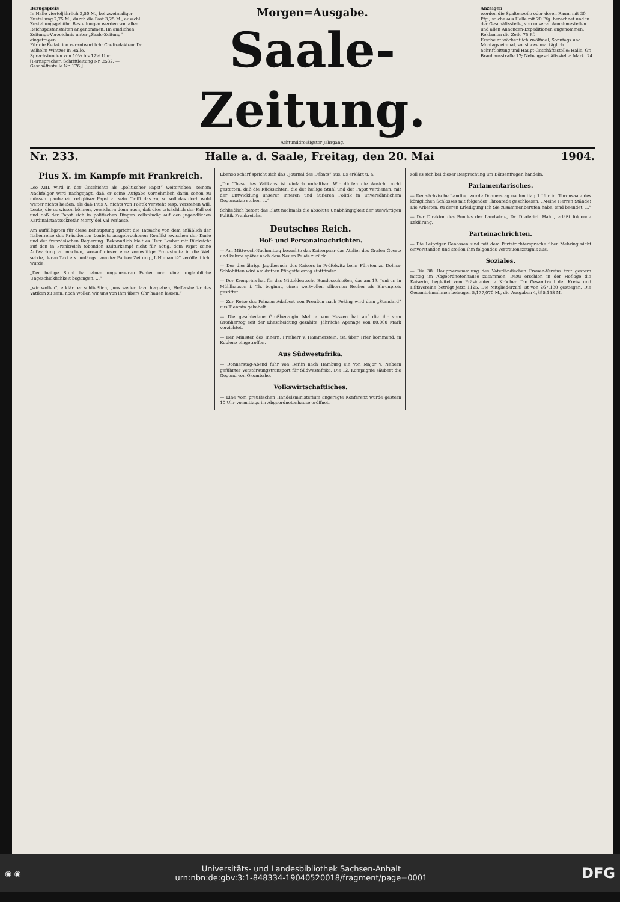Bezugspreis
In Halle vierteljährlich 2,50 M., bei zweimaliger Zustellung 2,75 M., durch die Post 3,25 M., ausschl. Zustellungsgebühr. Bestellungen werden von allen Reichspostanstalten angenommen. Im amtlichen Zeitungs-Verzeichnis unter „Saale-Zeitung“ eingetragen.
Für die Redaktion verantwortlich: Chefredakteur Dr. Wilhelm Wintzer in Halle.
Sprechstunden von 10½ bis 12½ Uhr.
[Fernsprecher: Schriftleitung Nr. 2532. — Geschäftsstelle Nr. 176.]
Morgen=Ausgabe.
Saale-Zeitung.
Achtunddreißigster Jahrgang.
Anzeigen
werden die Spaltenzeile oder deren Raum mit 30 Pfg., solche aus Halle mit 20 Pfg. berechnet und in der Geschäftsstelle, von unseren Annahmestellen und allen Annoncen-Expeditionen angenommen. Reklamen die Zeile 75 Pf.
Erscheint wöchentlich zwölfmal; Sonntags und Montags einmal, sonst zweimal täglich.
Schriftleitung und Haupt-Geschäftsstelle: Halle, Gr. Brauhausstraße 17; Nebengeschäftsstelle: Markt 24.
Nr. 233. Halle a. d. Saale, Freitag, den 20. Mai 1904.
Pius X. im Kampfe mit Frankreich.
Leo XIII. wird in der Geschichte als „politischer Papst“ weiterleben, seinem Nachfolger wird nachgejagt, daß er seine Aufgabe vornehmlich darin sehen zu müssen glaube ein religiöser Papst zu sein. Trifft das zu, so soll das doch wohl weiter nichts heißen, als daß Pius X. nichts von Politik versteht resp. verstehen will. Leute, die es wissen können, versichern denn auch, daß dies tatsächlich der Fall sei und daß der Papst sich in politischen Dingen vollständig auf den jugendlichen Kardinalstaatssekretär Merry del Val verlasse.
Am auffälligsten für diese Behauptung spricht die Tatsache von dem anläßlich der Italienreise des Präsidenten Loubets ausgebrochenen Konflikt zwischen der Kurie und der französischen Regierung. Bekanntlich hielt es Herr Loubet mit Rücksicht auf den in Frankreich tobenden Kulturkampf nicht für nötig, dem Papst seine Aufwartung zu machen, worauf dieser eine zornwütige Protestnote in die Welt setzte, deren Text erst unlängst von der Pariser Zeitung „L'Humanité“ veröffentlicht wurde.
„Der heilige Stuhl hat einen ungeheueren Fehler und eine unglaubliche Ungeschicklichkeit begangen. ...“
„wir wollen“, erklärt er schließlich, „uns weder dazu hergeben, Helfershelfer des Vatikan zu sein, noch wollen wir uns von ihm übers Ohr hauen lassen.“
Ebenso scharf spricht sich das „Journal des Débats“ aus. Es erklärt u. a.:
„Die These des Vatikans ist einfach unhaltbar. Wir dürfen die Ansicht nicht gestatten, daß die Rücksichten, die der heilige Stuhl und der Papst verdienen, mit der Entwicklung unserer inneren und äußeren Politik in unversöhnlichem Gegensatze stehen. ...“
Schließlich betont das Blatt nochmals die absolute Unabhängigkeit der auswärtigen Politik Frankreichs.
Deutsches Reich.
Hof- und Personalnachrichten.
— Am Mittwoch-Nachmittag besuchte das Kaiserpaar das Atelier des Grafen Goertz und kehrte später nach dem Neuen Palais zurück.
— Der diesjährige Jagdbesuch des Kaisers in Pröfelwitz beim Fürsten zu Dohna-Schlobitten wird am dritten Pfingstfeiertag stattfinden.
— Der Kronprinz hat für das Mitteldeutsche Bundesschießen, das am 19. Juni cr. in Mühlhausen i. Th. beginnt, einen wertvollen silbernen Becher als Ehrenpreis gestiftet.
— Zur Reise des Prinzen Adalbert von Preußen nach Peking wird dem „Standard“ aus Tientsin gekabelt.
— Die geschiedene Großherzogin Melitta von Hessen hat auf die ihr vom Großherzog seit der Ehescheidung gezahlte, jährliche Apanage von 80,000 Mark verzichtet.
— Der Minister des Innern, Freiherr v. Hammerstein, ist, über Trier kommend, in Koblenz eingetroffen.
Aus Südwestafrika.
— Donnerstag-Abend fuhr von Berlin nach Hamburg ein von Major v. Nebern geführter Verstärkungstransport für Südwestafrika. Die 12. Kompagnie säubert die Gegend von Okombahe.
Volkswirtschaftliches.
— Eine vom preußischen Handelsministerium angeregte Konferenz wurde gestern 10 Uhr vormittags im Abgeordnetenhause eröffnet.
soll es sich bei dieser Besprechung um Börsenfragen handeln.
Parlamentarisches.
— Der sächsische Landtag wurde Donnerstag nachmittag 1 Uhr im Thronsaale des königlichen Schlosses mit folgender Thronrede geschlossen: „Meine Herren Stände! Die Arbeiten, zu deren Erledigung Ich Sie zusammenberufen habe, sind beendet. ...“
— Der Direktor des Bundes der Landwirte, Dr. Diederich Hahn, erläßt folgende Erklärung.
Parteinachrichten.
— Die Leipziger Genossen sind mit dem Parteirichterspruche über Mehring nicht einverstanden und stellen ihm folgendes Vertrauenszeugnis aus.
Soziales.
— Die 38. Hauptversammlung des Vaterländischen Frauen-Vereins trat gestern mittag im Abgeordnetenhause zusammen. Dazu erschien in der Hofloge die Kaiserin, begleitet vom Präsidenten v. Kröcher. Die Gesamtzahl der Kreis- und Hilfsvereine beträgt jetzt 1125. Die Mitgliederzahl ist von 267,130 gestiegen. Die Gesamteinnahmen betrugen 5,177,070 M., die Ausgaben 4,395,158 M.
◉ ◉ Universitäts- und Landesbibliothek Sachsen-Anhalt
urn:nbn:de:gbv:3:1-848334-19040520018/fragment/page=0001 DFG